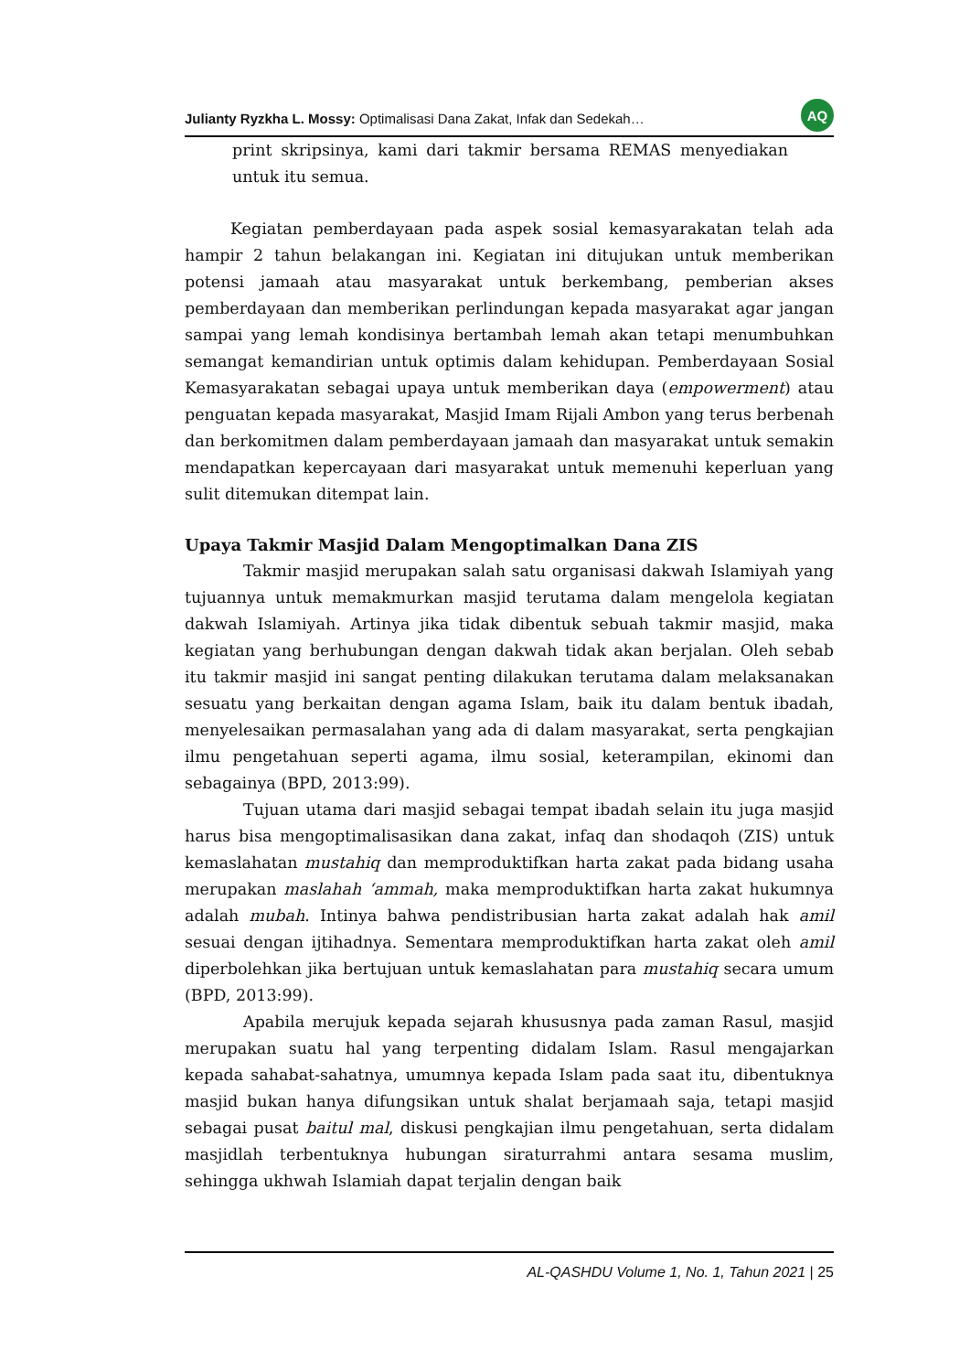Julianty Ryzkha L. Mossy: Optimalisasi Dana Zakat, Infak dan Sedekah… AQ
print skripsinya, kami dari takmir bersama REMAS menyediakan untuk itu semua.
Kegiatan pemberdayaan pada aspek sosial kemasyarakatan telah ada hampir 2 tahun belakangan ini. Kegiatan ini ditujukan untuk memberikan potensi jamaah atau masyarakat untuk berkembang, pemberian akses pemberdayaan dan memberikan perlindungan kepada masyarakat agar jangan sampai yang lemah kondisinya bertambah lemah akan tetapi menumbuhkan semangat kemandirian untuk optimis dalam kehidupan. Pemberdayaan Sosial Kemasyarakatan sebagai upaya untuk memberikan daya (empowerment) atau penguatan kepada masyarakat, Masjid Imam Rijali Ambon yang terus berbenah dan berkomitmen dalam pemberdayaan jamaah dan masyarakat untuk semakin mendapatkan kepercayaan dari masyarakat untuk memenuhi keperluan yang sulit ditemukan ditempat lain.
Upaya Takmir Masjid Dalam Mengoptimalkan Dana ZIS
Takmir masjid merupakan salah satu organisasi dakwah Islamiyah yang tujuannya untuk memakmurkan masjid terutama dalam mengelola kegiatan dakwah Islamiyah. Artinya jika tidak dibentuk sebuah takmir masjid, maka kegiatan yang berhubungan dengan dakwah tidak akan berjalan. Oleh sebab itu takmir masjid ini sangat penting dilakukan terutama dalam melaksanakan sesuatu yang berkaitan dengan agama Islam, baik itu dalam bentuk ibadah, menyelesaikan permasalahan yang ada di dalam masyarakat, serta pengkajian ilmu pengetahuan seperti agama, ilmu sosial, keterampilan, ekinomi dan sebagainya (BPD, 2013:99).
Tujuan utama dari masjid sebagai tempat ibadah selain itu juga masjid harus bisa mengoptimalisasikan dana zakat, infaq dan shodaqoh (ZIS) untuk kemaslahatan mustahiq dan memproduktifkan harta zakat pada bidang usaha merupakan maslahah ‘ammah, maka memproduktifkan harta zakat hukumnya adalah mubah. Intinya bahwa pendistribusian harta zakat adalah hak amil sesuai dengan ijtihadnya. Sementara memproduktifkan harta zakat oleh amil diperbolehkan jika bertujuan untuk kemaslahatan para mustahiq secara umum (BPD, 2013:99).
Apabila merujuk kepada sejarah khususnya pada zaman Rasul, masjid merupakan suatu hal yang terpenting didalam Islam. Rasul mengajarkan kepada sahabat-sahatnya, umumnya kepada Islam pada saat itu, dibentuknya masjid bukan hanya difungsikan untuk shalat berjamaah saja, tetapi masjid sebagai pusat baitul mal, diskusi pengkajian ilmu pengetahuan, serta didalam masjidlah terbentuknya hubungan siraturrahmi antara sesama muslim, sehingga ukhwah Islamiah dapat terjalin dengan baik
AL-QASHDU Volume 1, No. 1, Tahun 2021 | 25